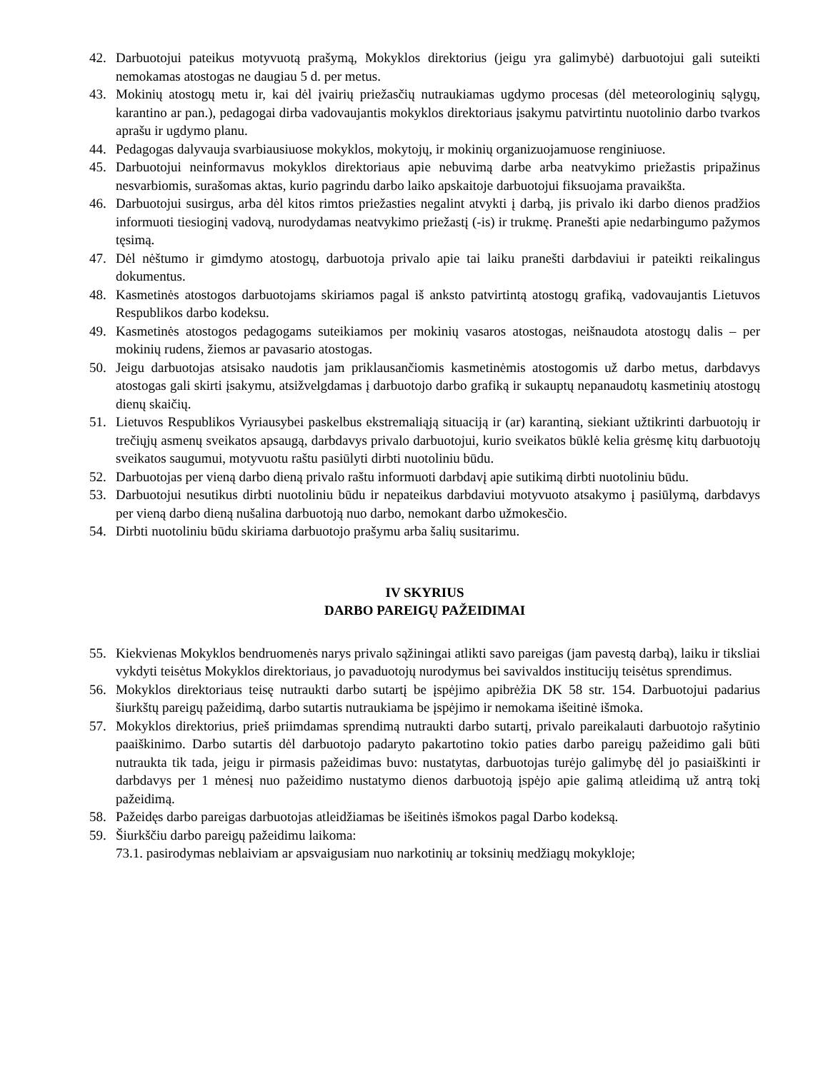42. Darbuotojui pateikus motyvuotą prašymą, Mokyklos direktorius (jeigu yra galimybė) darbuotojui gali suteikti nemokamas atostogas ne daugiau 5 d. per metus.
43. Mokinių atostogų metu ir, kai dėl įvairių priežasčių nutraukiamas ugdymo procesas (dėl meteorologinių sąlygų, karantino ar pan.), pedagogai dirba vadovaujantis mokyklos direktoriaus įsakymu patvirtintu nuotolinio darbo tvarkos aprašu ir ugdymo planu.
44. Pedagogas dalyvauja svarbiausiuose mokyklos, mokytojų, ir mokinių organizuojamuose renginiuose.
45. Darbuotojui neinformavus mokyklos direktoriaus apie nebuvimą darbe arba neatvykimo priežastis pripažinus nesvarbiomis, surašomas aktas, kurio pagrindu darbo laiko apskaitoje darbuotojui fiksuojama pravaikšta.
46. Darbuotojui susirgus, arba dėl kitos rimtos priežasties negalint atvykti į darbą, jis privalo iki darbo dienos pradžios informuoti tiesioginį vadovą, nurodydamas neatvykimo priežastį (-is) ir trukmę. Pranešti apie nedarbingumo pažymos tęsimą.
47. Dėl nėštumo ir gimdymo atostogų, darbuotoja privalo apie tai laiku pranešti darbdaviui ir pateikti reikalingus dokumentus.
48. Kasmetinės atostogos darbuotojams skiriamos pagal iš anksto patvirtintą atostogų grafiką, vadovaujantis Lietuvos Respublikos darbo kodeksu.
49. Kasmetinės atostogos pedagogams suteikiamos per mokinių vasaros atostogas, neišnaudota atostogų dalis – per mokinių rudens, žiemos ar pavasario atostogas.
50. Jeigu darbuotojas atsisako naudotis jam priklausančiomis kasmetinėmis atostogomis už darbo metus, darbdavys atostogas gali skirti įsakymu, atsižvelgdamas į darbuotojo darbo grafiką ir sukauptų nepanaudotų kasmetinių atostogų dienų skaičių.
51. Lietuvos Respublikos Vyriausybei paskelbus ekstremaliąją situaciją ir (ar) karantiną, siekiant užtikrinti darbuotojų ir trečiųjų asmenų sveikatos apsaugą, darbdavys privalo darbuotojui, kurio sveikatos būklė kelia grėsmę kitų darbuotojų sveikatos saugumui, motyvuotu raštu pasiūlyti dirbti nuotoliniu būdu.
52. Darbuotojas per vieną darbo dieną privalo raštu informuoti darbdavį apie sutikimą dirbti nuotoliniu būdu.
53. Darbuotojui nesutikus dirbti nuotoliniu būdu ir nepateikus darbdaviui motyvuoto atsakymo į pasiūlymą, darbdavys per vieną darbo dieną nušalina darbuotoją nuo darbo, nemokant darbo užmokesčio.
54. Dirbti nuotoliniu būdu skiriama darbuotojo prašymu arba šalių susitarimu.
IV SKYRIUS
DARBO PAREIGŲ PAŽEIDIMAI
55. Kiekvienas Mokyklos bendruomenės narys privalo sąžiningai atlikti savo pareigas (jam pavestą darbą), laiku ir tiksliai vykdyti teisėtus Mokyklos direktoriaus, jo pavaduotojų nurodymus bei savivaldos institucijų teisėtus sprendimus.
56. Mokyklos direktoriaus teisę nutraukti darbo sutartį be įspėjimo apibrėžia DK 58 str. 154. Darbuotojui padarius šiurkštų pareigų pažeidimą, darbo sutartis nutraukiama be įspėjimo ir nemokama išeitinė išmoka.
57. Mokyklos direktorius, prieš priimdamas sprendimą nutraukti darbo sutartį, privalo pareikalauti darbuotojo rašytinio paaiškinimo. Darbo sutartis dėl darbuotojo padaryto pakartotino tokio paties darbo pareigų pažeidimo gali būti nutraukta tik tada, jeigu ir pirmasis pažeidimas buvo: nustatytas, darbuotojas turėjo galimybę dėl jo pasiaiškinti ir darbdavys per 1 mėnesį nuo pažeidimo nustatymo dienos darbuotoją įspėjo apie galimą atleidimą už antrą tokį pažeidimą.
58. Pažeidęs darbo pareigas darbuotojas atleidžiamas be išeitinės išmokos pagal Darbo kodeksą.
59. Šiurkščiu darbo pareigų pažeidimu laikoma:
73.1. pasirodymas neblaiviam ar apsvaigusiam nuo narkotinių ar toksinių medžiagų mokykloje;